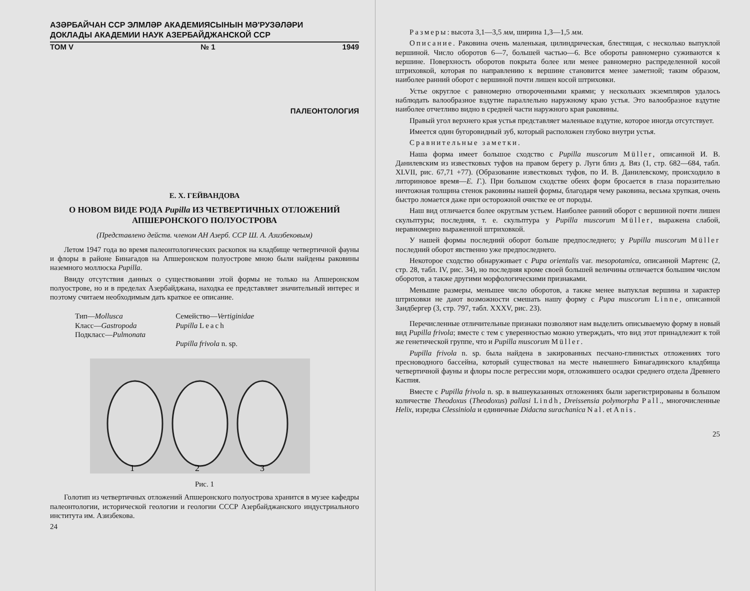АЗƏРБАЙЧАН ССР ЭЛМЛƏР АКАДЕМИЯСЫНЫН МƏ'РУЗƏЛƏРИ
ДОКЛАДЫ АКАДЕМИИ НАУК АЗЕРБАЙДЖАНСКОЙ ССР
ТОМ V № 1 1949
ПАЛЕОНТОЛОГИЯ
Е. Х. ГЕЙВАНДОВА
О НОВОМ ВИДЕ РОДА Pupilla ИЗ ЧЕТВЕРТИЧНЫХ ОТЛОЖЕНИЙ
АПШЕРОНСКОГО ПОЛУОСТРОВА
(Представлено действ. членом АН Азерб. ССР Ш. А. Азизбековым)
Летом 1947 года во время палеонтологических раскопок на кладбище четвертичной фауны и флоры в районе Бинагадов на Апшеронском полуострове мною были найдены раковины наземного моллюска Pupilla.
Ввиду отсутствия данных о существовании этой формы не только на Апшеронском полуострове, но и в пределах Азербайджана, находка ее представляет значительный интерес и поэтому считаем необходимым дать краткое ее описание.
Тип—Mollusca
Класс—Gastropoda
Подкласс—Pulmonata
Семейство—Vertiginidae
Pupilla Leach
Pupilla frivola n. sp.
1
2
3
Рис. 1
Голотип из четвертичных отложений Апшеронского полуострова хранится в музее кафедры палеонтологии, исторической геологии и геологии СССР Азербайджанского индустриального института им. Азизбекова.
24
Размеры: высота 3,1—3,5 мм, ширина 1,3—1,5 мм.
Описание. Раковина очень маленькая, цилиндрическая, блестящая, с несколько выпуклой вершиной. Число оборотов 6—7, большей частью—6. Все обороты равномерно суживаются к вершине. Поверхность оборотов покрыта более или менее равномерно распределенной косой штриховкой, которая по направлению к вершине становится менее заметной; таким образом, наиболее ранний оборот с вершиной почти лишен косой штриховки.
Устье округлое с равномерно отвороченными краями; у нескольких экземпляров удалось наблюдать валообразное вздутие параллельно наружному краю устья. Это валообразное вздутие наиболее отчетливо видно в средней части наружного края раковины.
Правый угол верхнего края устья представляет маленькое вздутие, которое иногда отсутствует.
Имеется один бугоровидный зуб, который расположен глубоко внутри устья.
Сравнительные заметки.
Наша форма имеет большое сходство с Pupilla muscorum Müller, описанной И. В. Данилевским из известковых туфов на правом берегу р. Луги близ д. Вяз (1, стр. 682—684, табл. XLVII, рис. 67,71 +77). (Образование известковых туфов, по И. В. Данилевскому, происходило в литориновое время—Е. Г.). При большом сходстве обеих форм бросается в глаза поразительно ничтожная толщина стенок раковины нашей формы, благодаря чему раковина, весьма хрупкая, очень быстро ломается даже при осторожной очистке ее от породы.
Наш вид отличается более округлым устьем. Наиболее ранний оборот с вершиной почти лишен скульптуры; последняя, т. е. скульптура у Pupilla muscorum Müller, выражена слабой, неравномерно выраженной штриховкой.
У нашей формы последний оборот больше предпоследнего; у Pupilla muscorum Müller последний оборот явственно уже предпоследнего.
Некоторое сходство обнаруживает с Pupa orientalis var. mesopotamica, описанной Мартенс (2, стр. 28, табл. IV, рис. 34), но последняя кроме своей большей величины отличается большим числом оборотов, а также другими морфологическими признаками.
Меньшие размеры, меньшее число оборотов, а также менее выпуклая вершина и характер штриховки не дают возможности смешать нашу форму с Pupa muscorum Linne, описанной Зандбергер (3, стр. 797, табл. XXXV, рис. 23).
Перечисленные отличительные признаки позволяют нам выделить описываемую форму в новый вид Pupilla frivola; вместе с тем с уверенностью можно утверждать, что вид этот принадлежит к той же генетической группе, что и Pupilla muscorum Müller.
Pupilla frivola n. sp. была найдена в закированных песчано-глинистых отложениях того пресноводного бассейна, который существовал на месте нынешнего Бинагадинского кладбища четвертичной фауны и флоры после регрессии моря, отложившего осадки среднего отдела Древнего Каспия.
Вместе с Pupilla frivola n. sp. в вышеуказанных отложениях были зарегистрированы в большом количестве Theodoxus (Theodoxus) pallasi Lindh, Dreissensia polymorpha Pall., многочисленные Helix, изредка Clessiniola и единичные Didacna surachanica Nal. et Anis.
25